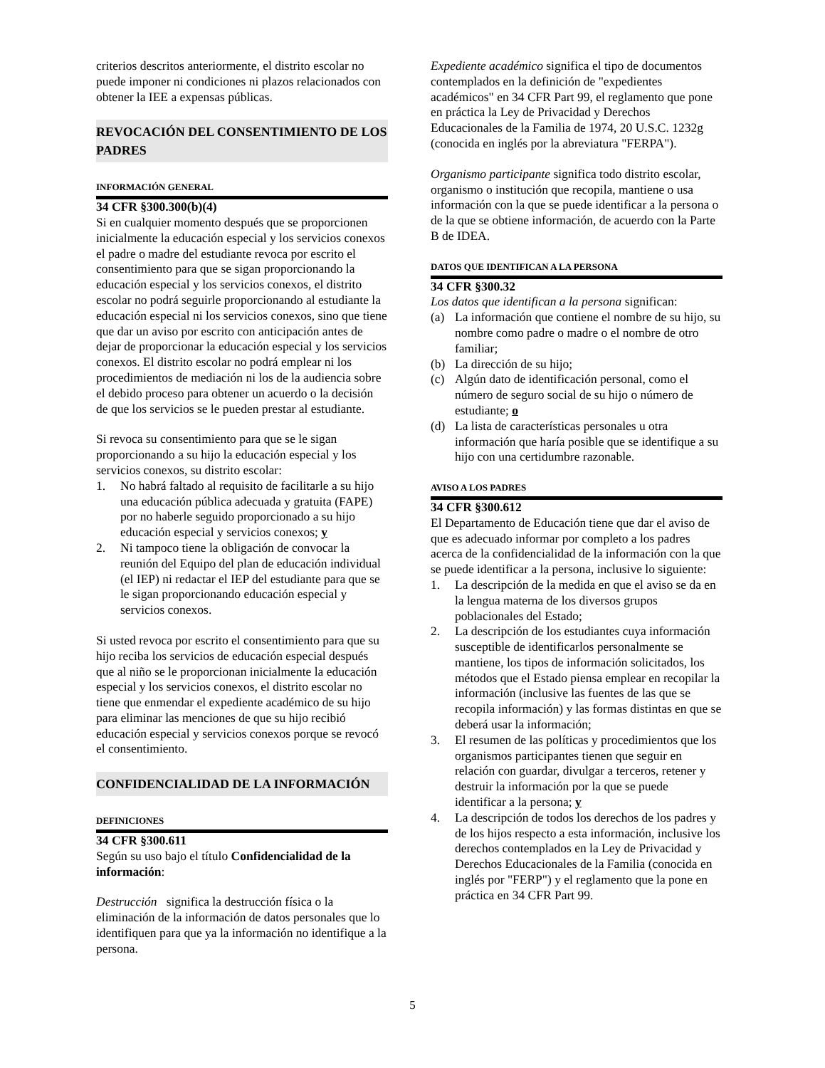criterios descritos anteriormente, el distrito escolar no puede imponer ni condiciones ni plazos relacionados con obtener la IEE a expensas públicas.
REVOCACIÓN DEL CONSENTIMIENTO DE LOS PADRES
INFORMACIÓN GENERAL
34 CFR §300.300(b)(4)
Si en cualquier momento después que se proporcionen inicialmente la educación especial y los servicios conexos el padre o madre del estudiante revoca por escrito el consentimiento para que se sigan proporcionando la educación especial y los servicios conexos, el distrito escolar no podrá seguirle proporcionando al estudiante la educación especial ni los servicios conexos, sino que tiene que dar un aviso por escrito con anticipación antes de dejar de proporcionar la educación especial y los servicios conexos. El distrito escolar no podrá emplear ni los procedimientos de mediación ni los de la audiencia sobre el debido proceso para obtener un acuerdo o la decisión de que los servicios se le pueden prestar al estudiante.
Si revoca su consentimiento para que se le sigan proporcionando a su hijo la educación especial y los servicios conexos, su distrito escolar:
1. No habrá faltado al requisito de facilitarle a su hijo una educación pública adecuada y gratuita (FAPE) por no haberle seguido proporcionado a su hijo educación especial y servicios conexos; y
2. Ni tampoco tiene la obligación de convocar la reunión del Equipo del plan de educación individual (el IEP) ni redactar el IEP del estudiante para que se le sigan proporcionando educación especial y servicios conexos.
Si usted revoca por escrito el consentimiento para que su hijo reciba los servicios de educación especial después que al niño se le proporcionan inicialmente la educación especial y los servicios conexos, el distrito escolar no tiene que enmendar el expediente académico de su hijo para eliminar las menciones de que su hijo recibió educación especial y servicios conexos porque se revocó el consentimiento.
CONFIDENCIALIDAD DE LA INFORMACIÓN
DEFINICIONES
34 CFR §300.611
Según su uso bajo el título Confidencialidad de la información:
Destrucción significa la destrucción física o la eliminación de la información de datos personales que lo identifiquen para que ya la información no identifique a la persona.
Expediente académico significa el tipo de documentos contemplados en la definición de "expedientes académicos" en 34 CFR Part 99, el reglamento que pone en práctica la Ley de Privacidad y Derechos Educacionales de la Familia de 1974, 20 U.S.C. 1232g (conocida en inglés por la abreviatura "FERPA").
Organismo participante significa todo distrito escolar, organismo o institución que recopila, mantiene o usa información con la que se puede identificar a la persona o de la que se obtiene información, de acuerdo con la Parte B de IDEA.
DATOS QUE IDENTIFICAN A LA PERSONA
34 CFR §300.32
Los datos que identifican a la persona significan:
(a) La información que contiene el nombre de su hijo, su nombre como padre o madre o el nombre de otro familiar;
(b) La dirección de su hijo;
(c) Algún dato de identificación personal, como el número de seguro social de su hijo o número de estudiante; o
(d) La lista de características personales u otra información que haría posible que se identifique a su hijo con una certidumbre razonable.
AVISO A LOS PADRES
34 CFR §300.612
El Departamento de Educación tiene que dar el aviso de que es adecuado informar por completo a los padres acerca de la confidencialidad de la información con la que se puede identificar a la persona, inclusive lo siguiente:
1. La descripción de la medida en que el aviso se da en la lengua materna de los diversos grupos poblacionales del Estado;
2. La descripción de los estudiantes cuya información susceptible de identificarlos personalmente se mantiene, los tipos de información solicitados, los métodos que el Estado piensa emplear en recopilar la información (inclusive las fuentes de las que se recopila información) y las formas distintas en que se deberá usar la información;
3. El resumen de las políticas y procedimientos que los organismos participantes tienen que seguir en relación con guardar, divulgar a terceros, retener y destruir la información por la que se puede identificar a la persona; y
4. La descripción de todos los derechos de los padres y de los hijos respecto a esta información, inclusive los derechos contemplados en la Ley de Privacidad y Derechos Educacionales de la Familia (conocida en inglés por "FERP") y el reglamento que la pone en práctica en 34 CFR Part 99.
5